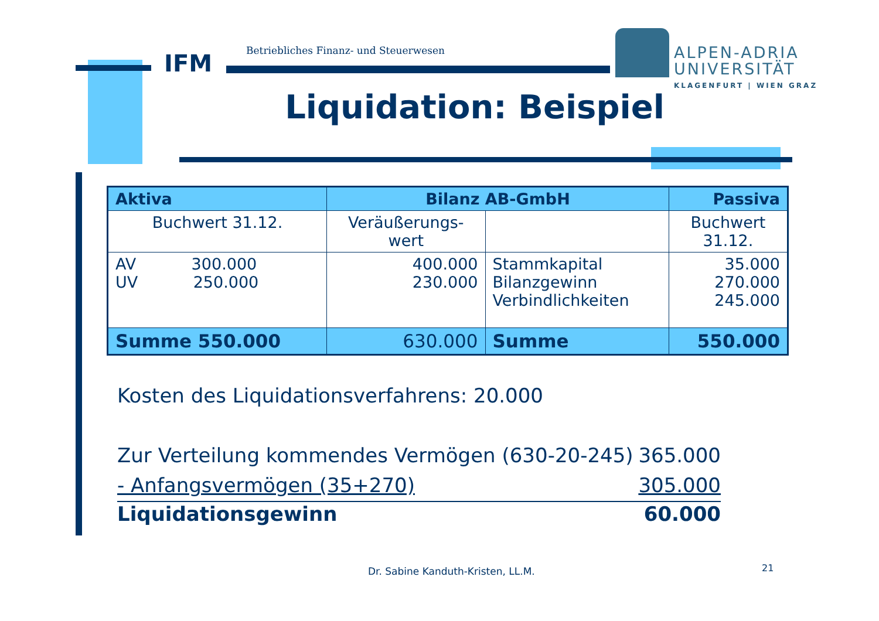IFM
Betriebliches Finanz- und Steuerwesen
ALPEN-ADRIA
UNIVERSITÄT
KLAGENFURT | WIEN GRAZ
Liquidation: Beispiel
| Aktiva | Bilanz AB-GmbH | | Passiva |
| --- | --- | --- | --- |
| Buchwert 31.12. | Veräußerungs- wert | | Buchwert 31.12. |
| AV 300.000 UV 250.000 | 400.000 230.000 | Stammkapital Bilanzgewinn Verbindlichkeiten | 35.000 270.000 245.000 |
| Summe 550.000 | 630.000 | Summe | 550.000 |
Kosten des Liquidationsverfahrens: 20.000
Zur Verteilung kommendes Vermögen (630-20-245) 365.000
- Anfangsvermögen (35+270) 305.000
Liquidationsgewinn 60.000
Dr. Sabine Kanduth-Kristen, LL.M.
21